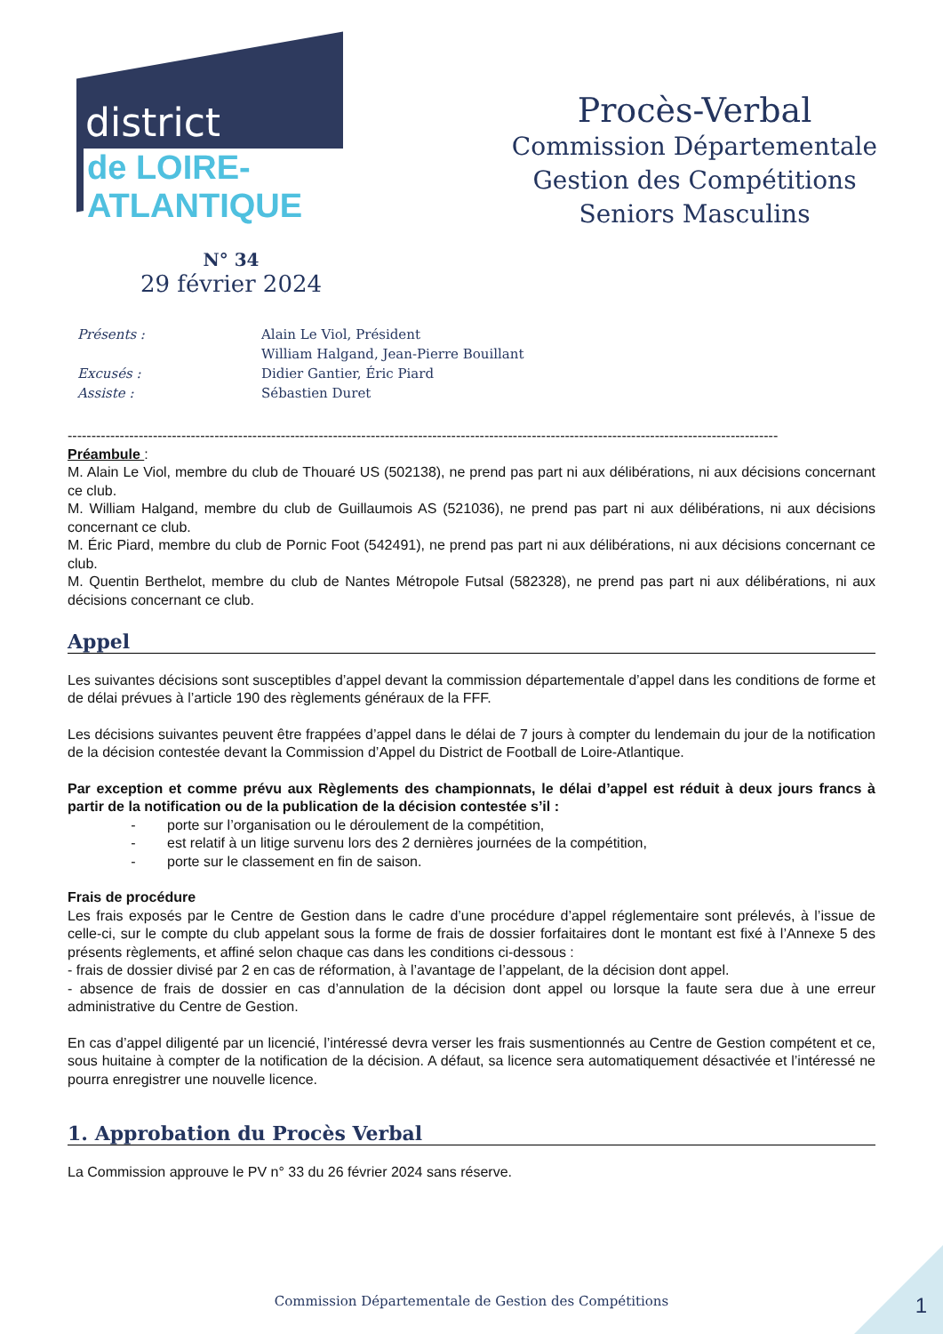district
de LOIRE-ATLANTIQUE
Procès-Verbal
Commission Départementale
Gestion des Compétitions
Seniors Masculins
N° 34
29 février 2024
| Présents : | Alain Le Viol, Président |
| | William Halgand, Jean-Pierre Bouillant |
| Excusés : | Didier Gantier, Éric Piard |
| Assiste : | Sébastien Duret |
------------------------------------------------------------------------------------------------------------------------------------------------------
Préambule :
M. Alain Le Viol, membre du club de Thouaré US (502138), ne prend pas part ni aux délibérations, ni aux décisions concernant ce club.
M. William Halgand, membre du club de Guillaumois AS (521036), ne prend pas part ni aux délibérations, ni aux décisions concernant ce club.
M. Éric Piard, membre du club de Pornic Foot (542491), ne prend pas part ni aux délibérations, ni aux décisions concernant ce club.
M. Quentin Berthelot, membre du club de Nantes Métropole Futsal (582328), ne prend pas part ni aux délibérations, ni aux décisions concernant ce club.
Appel
Les suivantes décisions sont susceptibles d’appel devant la commission départementale d’appel dans les conditions de forme et de délai prévues à l’article 190 des règlements généraux de la FFF.
Les décisions suivantes peuvent être frappées d’appel dans le délai de 7 jours à compter du lendemain du jour de la notification de la décision contestée devant la Commission d’Appel du District de Football de Loire-Atlantique.
Par exception et comme prévu aux Règlements des championnats, le délai d’appel est réduit à deux jours francs à partir de la notification ou de la publication de la décision contestée s’il :
- porte sur l’organisation ou le déroulement de la compétition,
- est relatif à un litige survenu lors des 2 dernières journées de la compétition,
- porte sur le classement en fin de saison.
Frais de procédure
Les frais exposés par le Centre de Gestion dans le cadre d’une procédure d’appel réglementaire sont prélevés, à l’issue de celle-ci, sur le compte du club appelant sous la forme de frais de dossier forfaitaires dont le montant est fixé à l’Annexe 5 des présents règlements, et affiné selon chaque cas dans les conditions ci-dessous :
- frais de dossier divisé par 2 en cas de réformation, à l’avantage de l’appelant, de la décision dont appel.
- absence de frais de dossier en cas d’annulation de la décision dont appel ou lorsque la faute sera due à une erreur administrative du Centre de Gestion.
En cas d’appel diligenté par un licencié, l’intéressé devra verser les frais susmentionnés au Centre de Gestion compétent et ce, sous huitaine à compter de la notification de la décision. A défaut, sa licence sera automatiquement désactivée et l’intéressé ne pourra enregistrer une nouvelle licence.
1. Approbation du Procès Verbal
La Commission approuve le PV n° 33 du 26 février 2024 sans réserve.
Commission Départementale de Gestion des Compétitions
1